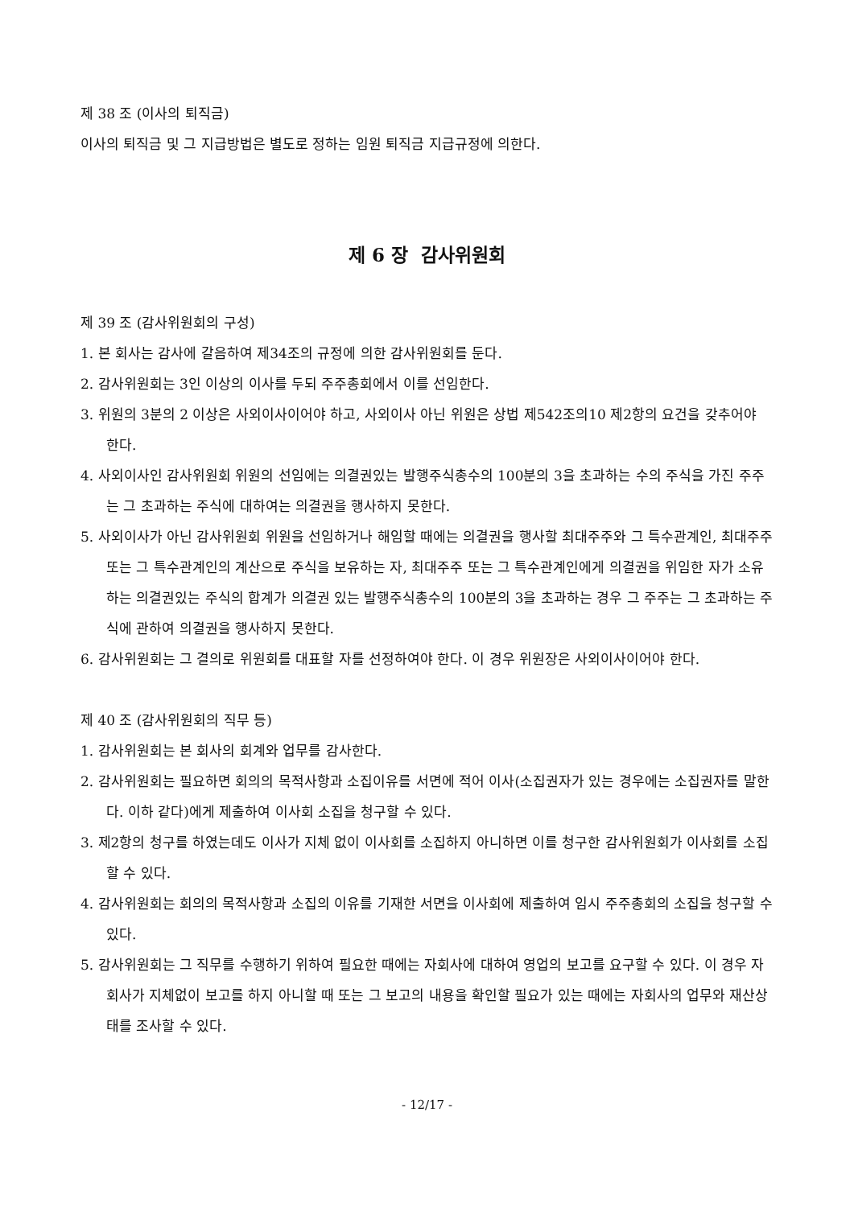제 38 조 (이사의 퇴직금)
이사의 퇴직금 및 그 지급방법은 별도로 정하는 임원 퇴직금 지급규정에 의한다.
제 6 장 감사위원회
제 39 조 (감사위원회의 구성)
1. 본 회사는 감사에 갈음하여 제34조의 규정에 의한 감사위원회를 둔다.
2. 감사위원회는 3인 이상의 이사를 두되 주주총회에서 이를 선임한다.
3. 위원의 3분의 2 이상은 사외이사이어야 하고, 사외이사 아닌 위원은 상법 제542조의10 제2항의 요건을 갖추어야 한다.
4. 사외이사인 감사위원회 위원의 선임에는 의결권있는 발행주식총수의 100분의 3을 초과하는 수의 주식을 가진 주주는 그 초과하는 주식에 대하여는 의결권을 행사하지 못한다.
5. 사외이사가 아닌 감사위원회 위원을 선임하거나 해임할 때에는 의결권을 행사할 최대주주와 그 특수관계인, 최대주주 또는 그 특수관계인의 계산으로 주식을 보유하는 자, 최대주주 또는 그 특수관계인에게 의결권을 위임한 자가 소유하는 의결권있는 주식의 합계가 의결권 있는 발행주식총수의 100분의 3을 초과하는 경우 그 주주는 그 초과하는 주식에 관하여 의결권을 행사하지 못한다.
6. 감사위원회는 그 결의로 위원회를 대표할 자를 선정하여야 한다. 이 경우 위원장은 사외이사이어야 한다.
제 40 조 (감사위원회의 직무 등)
1. 감사위원회는 본 회사의 회계와 업무를 감사한다.
2. 감사위원회는 필요하면 회의의 목적사항과 소집이유를 서면에 적어 이사(소집권자가 있는 경우에는 소집권자를 말한다. 이하 같다)에게 제출하여 이사회 소집을 청구할 수 있다.
3. 제2항의 청구를 하였는데도 이사가 지체 없이 이사회를 소집하지 아니하면 이를 청구한 감사위원회가 이사회를 소집할 수 있다.
4. 감사위원회는 회의의 목적사항과 소집의 이유를 기재한 서면을 이사회에 제출하여 임시 주주총회의 소집을 청구할 수 있다.
5. 감사위원회는 그 직무를 수행하기 위하여 필요한 때에는 자회사에 대하여 영업의 보고를 요구할 수 있다. 이 경우 자회사가 지체없이 보고를 하지 아니할 때 또는 그 보고의 내용을 확인할 필요가 있는 때에는 자회사의 업무와 재산상태를 조사할 수 있다.
- 12/17 -